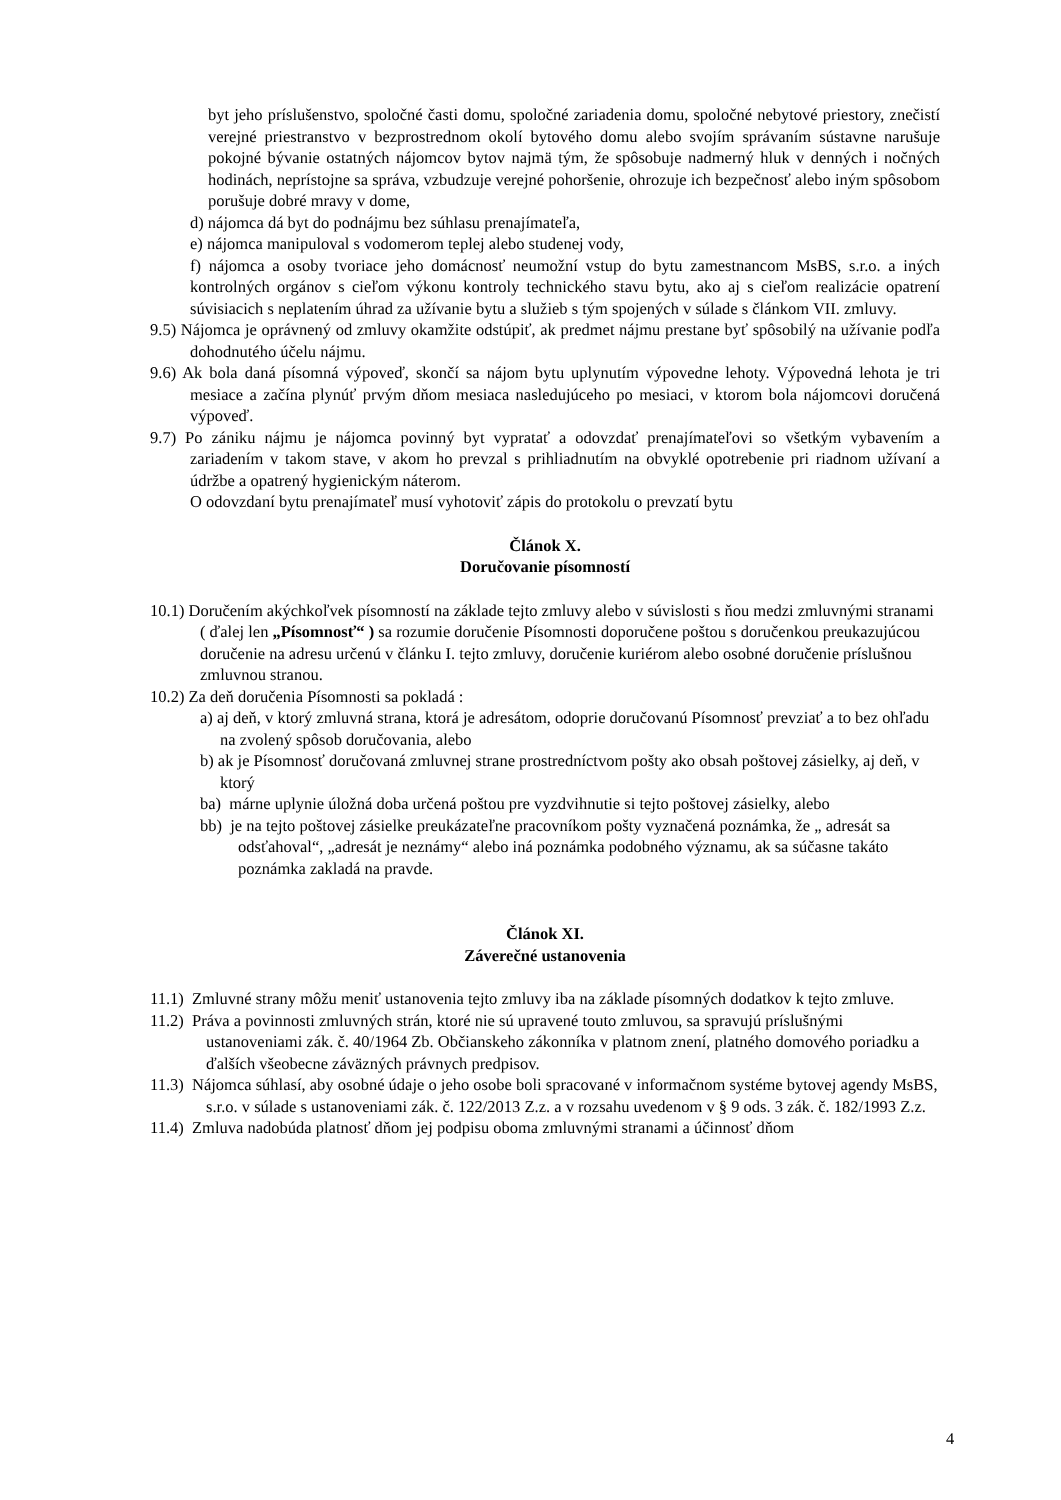byt jeho príslušenstvo, spoločné časti domu, spoločné zariadenia domu, spoločné nebytové priestory, znečistí verejné priestranstvo v bezprostrednom okolí bytového domu alebo svojím správaním sústavne narušuje pokojné bývanie ostatných nájomcov bytov najmä tým, že spôsobuje nadmerný hluk v denných i nočných hodinách, neprístojne sa správa, vzbudzuje verejné pohoršenie, ohrozuje ich bezpečnosť alebo iným spôsobom porušuje dobré mravy v dome,
d) nájomca dá byt do podnájmu bez súhlasu prenajímateľa,
e) nájomca manipuloval s vodomerom teplej alebo studenej vody,
f) nájomca a osoby tvoriace jeho domácnosť neumožní vstup do bytu zamestnancom MsBS, s.r.o. a iných kontrolných orgánov s cieľom výkonu kontroly technického stavu bytu, ako aj s cieľom realizácie opatrení súvisiacich s neplatením úhrad za užívanie bytu a služieb s tým spojených v súlade s článkom VII. zmluvy.
9.5) Nájomca je oprávnený od zmluvy okamžite odstúpiť, ak predmet nájmu prestane byť spôsobilý na užívanie podľa dohodnutého účelu nájmu.
9.6) Ak bola daná písomná výpoveď, skončí sa nájom bytu uplynutím výpovedne lehoty. Výpovedná lehota je tri mesiace a začína plynúť prvým dňom mesiaca nasledujúceho po mesiaci, v ktorom bola nájomcovi doručená výpoveď.
9.7) Po zániku nájmu je nájomca povinný byt vypratať a odovzdať prenajímateľovi so všetkým vybavením a zariadením v takom stave, v akom ho prevzal s prihliadnutím na obvyklé opotrebenie pri riadnom užívaní a údržbe a opatrený hygienickým náterom.
O odovzdaní bytu prenajímateľ musí vyhotoviť zápis do protokolu o prevzatí bytu
Článok X.
Doručovanie písomností
10.1) Doručením akýchkoľvek písomností na základe tejto zmluvy alebo v súvislosti s ňou medzi zmluvnými stranami ( ďalej len „Písomnosť“ ) sa rozumie doručenie Písomnosti doporučene poštou s doručenkou preukazujúcou doručenie na adresu určenú v článku I. tejto zmluvy, doručenie kuriérom alebo osobné doručenie príslušnou zmluvnou stranou.
10.2) Za deň doručenia Písomnosti sa pokladá :
a) aj deň, v ktorý zmluvná strana, ktorá je adresátom, odoprie doručovanú Písomnosť prevziať a to bez ohľadu na zvolený spôsob doručovania, alebo
b) ak je Písomnosť doručovaná zmluvnej strane prostredníctvom pošty ako obsah poštovej zásielky, aj deň, v ktorý
ba) márne uplynie úložná doba určená poštou pre vyzdvihnutie si tejto poštovej zásielky, alebo
bb) je na tejto poštovej zásielke preukázateľne pracovníkom pošty vyznačená poznámka, že „ adresát sa odsťahoval“, „adresát je neznámy“ alebo iná poznámka podobného významu, ak sa súčasne takáto poznámka zakladá na pravde.
Článok XI.
Záverečné ustanovenia
11.1) Zmluvné strany môžu meniť ustanovenia tejto zmluvy iba na základe písomných dodatkov k tejto zmluve.
11.2) Práva a povinnosti zmluvných strán, ktoré nie sú upravené touto zmluvou, sa spravujú príslušnými ustanoveniami zák. č. 40/1964 Zb. Občianskeho zákonníka v platnom znení, platného domového poriadku a ďalších všeobecne záväzných právnych predpisov.
11.3) Nájomca súhlasí, aby osobné údaje o jeho osobe boli spracované v informačnom systéme bytovej agendy MsBS, s.r.o. v súlade s ustanoveniami zák. č. 122/2013 Z.z. a v rozsahu uvedenom v § 9 ods. 3 zák. č. 182/1993 Z.z.
11.4) Zmluva nadobúda platnosť dňom jej podpisu oboma zmluvnými stranami a účinnosť dňom
4